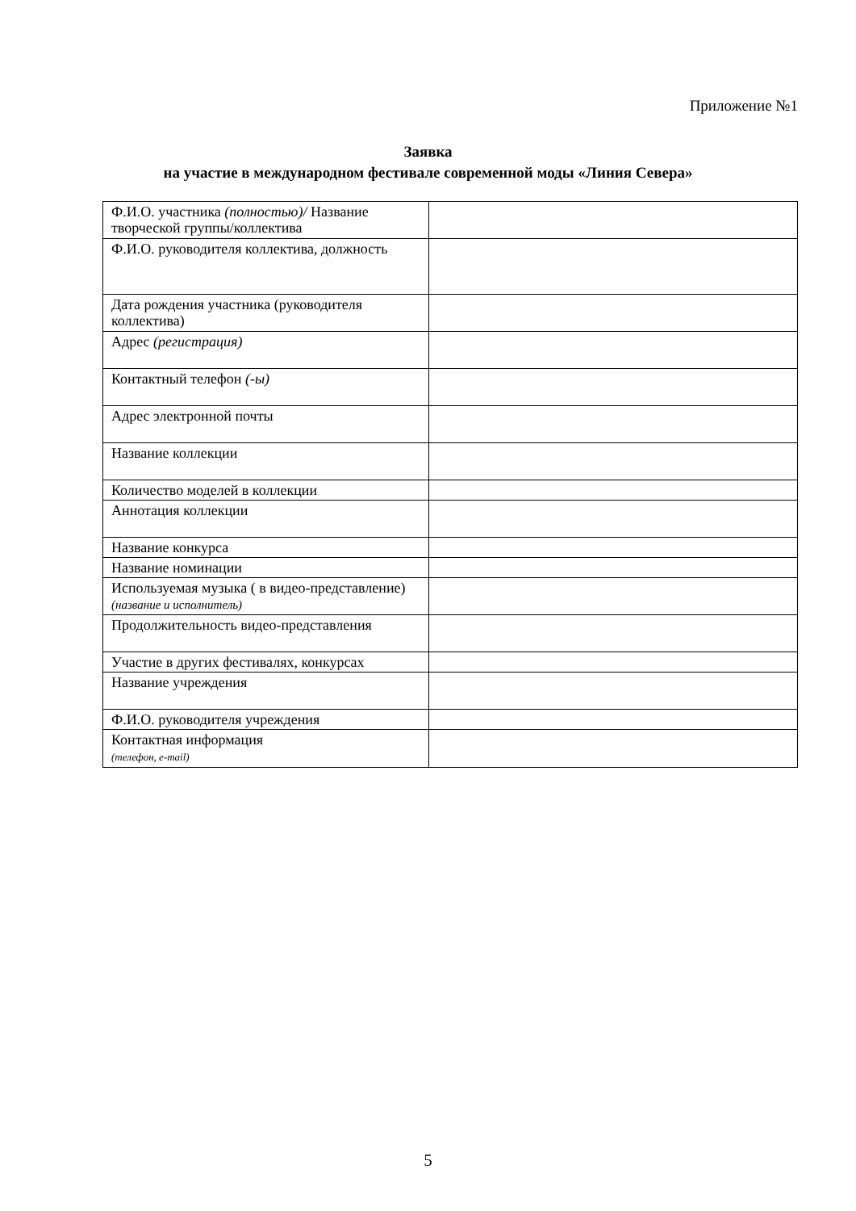Приложение №1
Заявка
на участие в международном фестивале современной моды «Линия Севера»
| Ф.И.О. участника (полностью)/ Название творческой группы/коллектива | |
| Ф.И.О. руководителя коллектива, должность | |
| Дата рождения участника (руководителя коллектива) | |
| Адрес (регистрация) | |
| Контактный телефон (-ы) | |
| Адрес электронной почты | |
| Название коллекции | |
| Количество моделей в коллекции | |
| Аннотация коллекции | |
| Название конкурса | |
| Название номинации | |
| Используемая музыка ( в видео-представление) (название и исполнитель) | |
| Продолжительность видео-представления | |
| Участие в других фестивалях, конкурсах | |
| Название учреждения | |
| Ф.И.О. руководителя учреждения | |
| Контактная информация (телефон, e-mail) | |
5